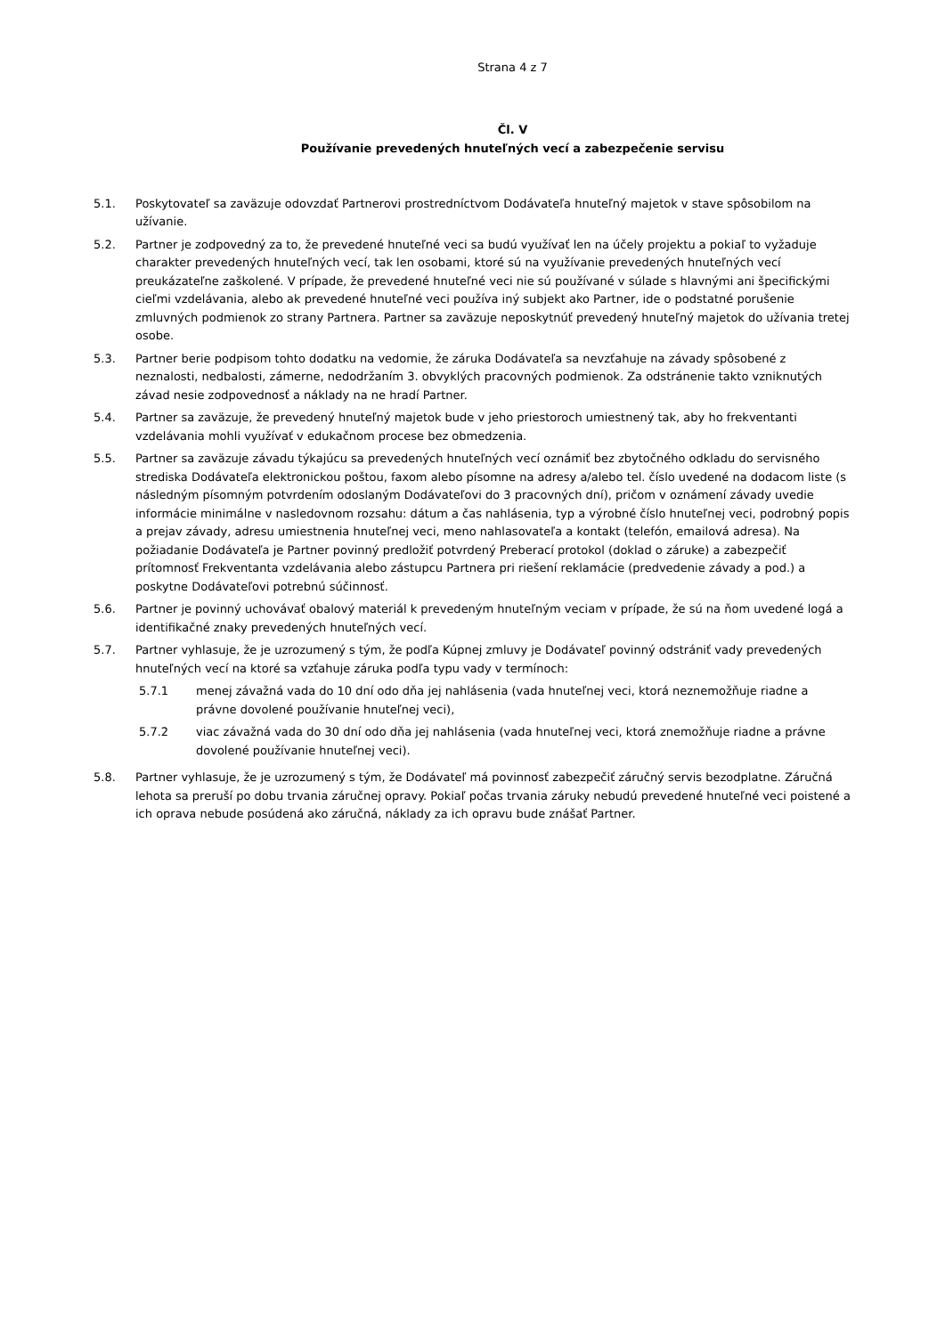Strana 4 z 7
Čl. V
Používanie prevedených hnuteľných vecí a zabezpečenie servisu
5.1. Poskytovateľ sa zaväzuje odovzdať Partnerovi prostredníctvom Dodávateľa hnuteľný majetok v stave spôsobilom na užívanie.
5.2. Partner je zodpovedný za to, že prevedené hnuteľné veci sa budú využívať len na účely projektu a pokiaľ to vyžaduje charakter prevedených hnuteľných vecí, tak len osobami, ktoré sú na využívanie prevedených hnuteľných vecí preukázateľne zaškolené. V prípade, že prevedené hnuteľné veci nie sú používané v súlade s hlavnými ani špecifickými cieľmi vzdelávania, alebo ak prevedené hnuteľné veci používa iný subjekt ako Partner, ide o podstatné porušenie zmluvných podmienok zo strany Partnera. Partner sa zaväzuje neposkytnúť prevedený hnuteľný majetok do užívania tretej osobe.
5.3. Partner berie podpisom tohto dodatku na vedomie, že záruka Dodávateľa sa nevzťahuje na závady spôsobené z neznalosti, nedbalosti, zámerne, nedodržaním 3. obvyklých pracovných podmienok. Za odstránenie takto vzniknutých závad nesie zodpovednosť a náklady na ne hradí Partner.
5.4. Partner sa zaväzuje, že prevedený hnuteľný majetok bude v jeho priestoroch umiestnený tak, aby ho frekventanti vzdelávania mohli využívať v edukačnom procese bez obmedzenia.
5.5. Partner sa zaväzuje závadu týkajúcu sa prevedených hnuteľných vecí oznámiť bez zbytočného odkladu do servisného strediska Dodávateľa elektronickou poštou, faxom alebo písomne na adresy a/alebo tel. číslo uvedené na dodacom liste (s následným písomným potvrdením odoslaným Dodávateľovi do 3 pracovných dní), pričom v oznámení závady uvedie informácie minimálne v nasledovnom rozsahu: dátum a čas nahlásenia, typ a výrobné číslo hnuteľnej veci, podrobný popis a prejav závady, adresu umiestnenia hnuteľnej veci, meno nahlasovateľa a kontakt (telefón, emailová adresa). Na požiadanie Dodávateľa je Partner povinný predložiť potvrdený Preberací protokol (doklad o záruke) a zabezpečiť prítomnosť Frekventanta vzdelávania alebo zástupcu Partnera pri riešení reklamácie (predvedenie závady a pod.) a poskytne Dodávateľovi potrebnú súčinnosť.
5.6. Partner je povinný uchovávať obalový materiál k prevedeným hnuteľným veciam v prípade, že sú na ňom uvedené logá a identifikačné znaky prevedených hnuteľných vecí.
5.7. Partner vyhlasuje, že je uzrozumený s tým, že podľa Kúpnej zmluvy je Dodávateľ povinný odstrániť vady prevedených hnuteľných vecí na ktoré sa vzťahuje záruka podľa typu vady v termínoch:
5.7.1 menej závažná vada do 10 dní odo dňa jej nahlásenia (vada hnuteľnej veci, ktorá neznemožňuje riadne a právne dovolené používanie hnuteľnej veci),
5.7.2 viac závažná vada do 30 dní odo dňa jej nahlásenia (vada hnuteľnej veci, ktorá znemožňuje riadne a právne dovolené používanie hnuteľnej veci).
5.8. Partner vyhlasuje, že je uzrozumený s tým, že Dodávateľ má povinnosť zabezpečiť záručný servis bezodplatne. Záručná lehota sa preruší po dobu trvania záručnej opravy. Pokiaľ počas trvania záruky nebudú prevedené hnuteľné veci poistené a ich oprava nebude posúdená ako záručná, náklady za ich opravu bude znášať Partner.